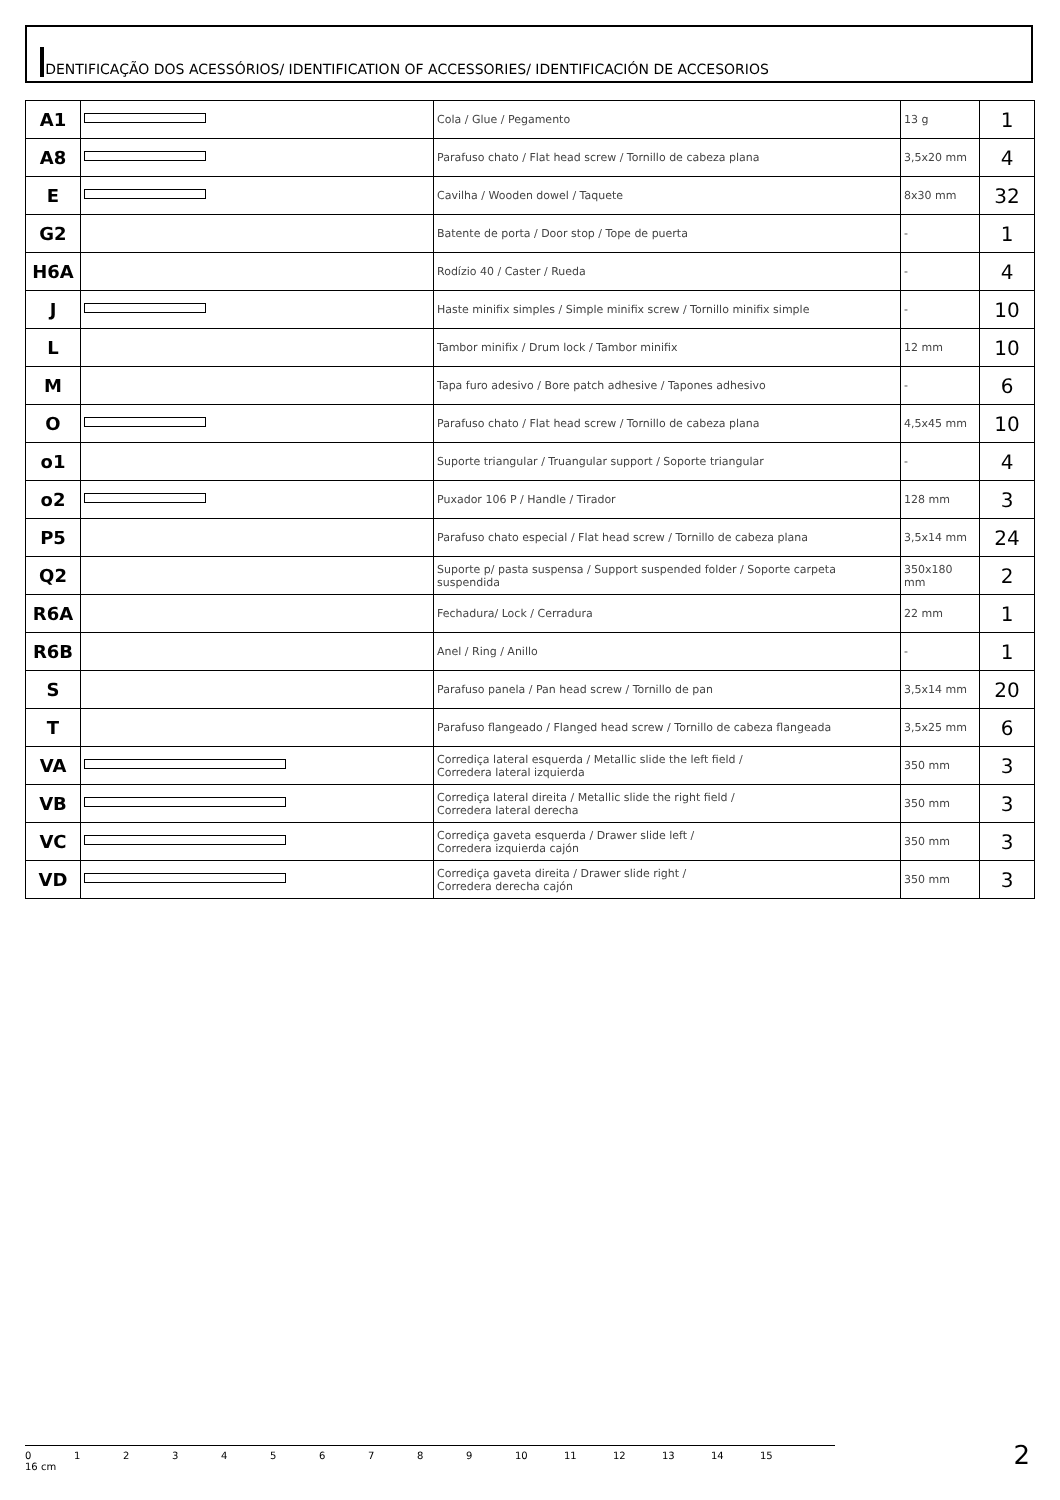IDENTIFICAÇÃO DOS ACESSÓRIOS/ IDENTIFICATION OF ACCESSORIES/ IDENTIFICACIÓN DE ACCESORIOS
| A1 | | Cola / Glue / Pegamento | 13 g | 1 |
| A8 | | Parafuso chato / Flat head screw / Tornillo de cabeza plana | 3,5x20 mm | 4 |
| E | | Cavilha / Wooden dowel / Taquete | 8x30 mm | 32 |
| G2 | | Batente de porta / Door stop / Tope de puerta | - | 1 |
| H6A | | Rodízio 40 / Caster / Rueda | - | 4 |
| J | | Haste minifix simples / Simple minifix screw / Tornillo minifix simple | - | 10 |
| L | | Tambor minifix / Drum lock / Tambor minifix | 12 mm | 10 |
| M | | Tapa furo adesivo / Bore patch adhesive / Tapones adhesivo | - | 6 |
| O | | Parafuso chato / Flat head screw / Tornillo de cabeza plana | 4,5x45 mm | 10 |
| o1 | | Suporte triangular / Truangular support / Soporte triangular | - | 4 |
| o2 | | Puxador 106 P / Handle / Tirador | 128 mm | 3 |
| P5 | | Parafuso chato especial / Flat head screw / Tornillo de cabeza plana | 3,5x14 mm | 24 |
| Q2 | | Suporte p/ pasta suspensa / Support suspended folder / Soporte carpeta suspendida | 350x180 mm | 2 |
| R6A | | Fechadura/ Lock / Cerradura | 22 mm | 1 |
| R6B | | Anel / Ring / Anillo | - | 1 |
| S | | Parafuso panela / Pan head screw / Tornillo de pan | 3,5x14 mm | 20 |
| T | | Parafuso flangeado / Flanged head screw / Tornillo de cabeza flangeada | 3,5x25 mm | 6 |
| VA | | Corrediça lateral esquerda / Metallic slide the left field / Corredera lateral izquierda | 350 mm | 3 |
| VB | | Corrediça lateral direita / Metallic slide the right field / Corredera lateral derecha | 350 mm | 3 |
| VC | | Corrediça gaveta esquerda / Drawer slide left / Corredera izquierda cajón | 350 mm | 3 |
| VD | | Corrediça gaveta direita / Drawer slide right / Corredera derecha cajón | 350 mm | 3 |
0123456789 10 11 12 13 14 15 16 cm 2